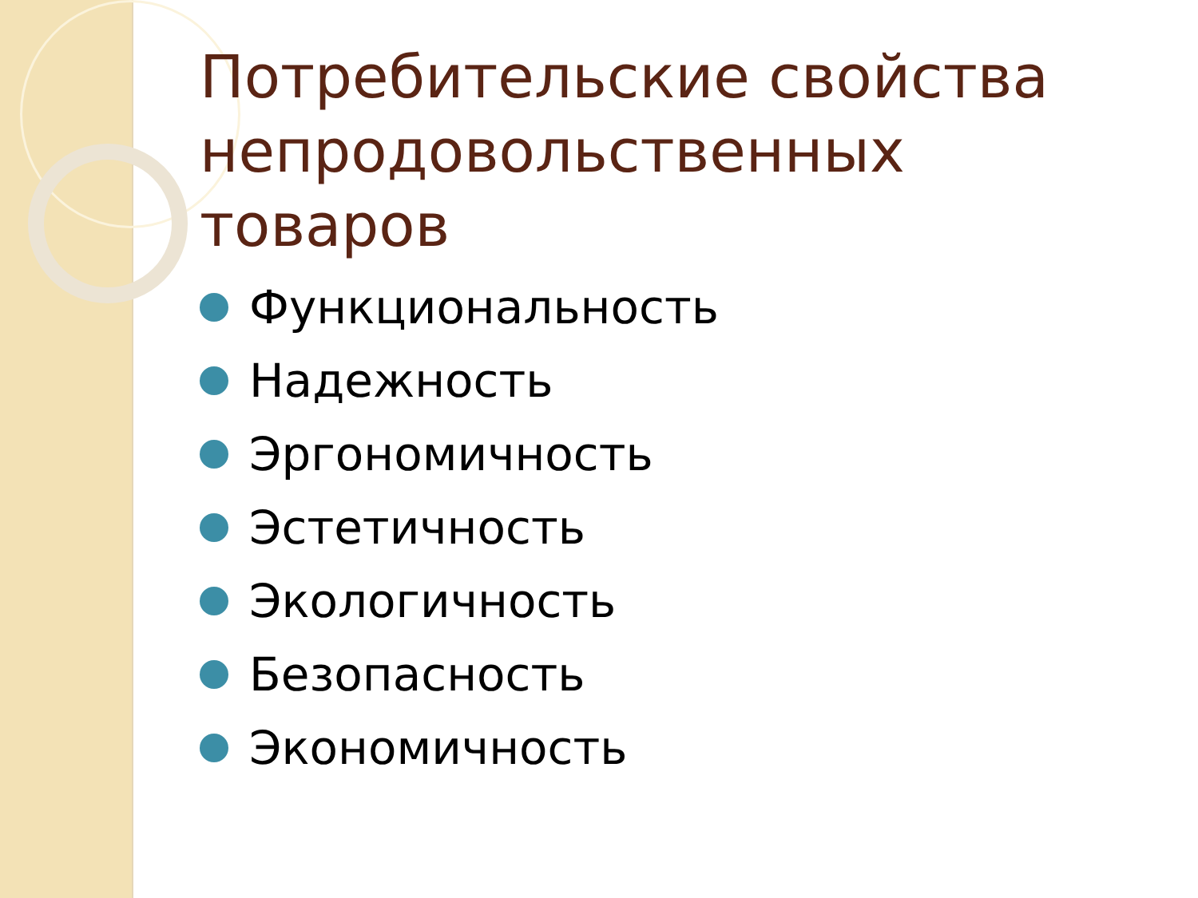Потребительские свойства непродовольственных товаров
Функциональность
Надежность
Эргономичность
Эстетичность
Экологичность
Безопасность
Экономичность